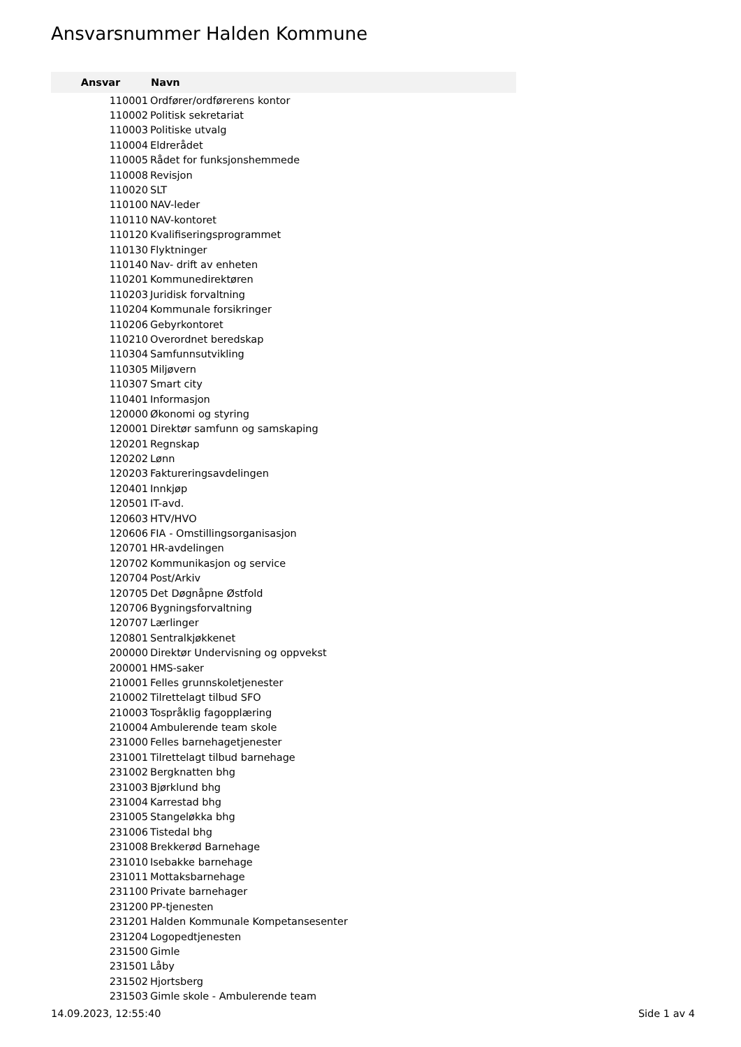Ansvarsnummer Halden Kommune
| Ansvar | Navn |
| --- | --- |
| 110001 | Ordfører/ordførerens kontor |
| 110002 | Politisk sekretariat |
| 110003 | Politiske utvalg |
| 110004 | Eldrerådet |
| 110005 | Rådet for funksjonshemmede |
| 110008 | Revisjon |
| 110020 | SLT |
| 110100 | NAV-leder |
| 110110 | NAV-kontoret |
| 110120 | Kvalifiseringsprogrammet |
| 110130 | Flyktninger |
| 110140 | Nav- drift av enheten |
| 110201 | Kommunedirektøren |
| 110203 | Juridisk forvaltning |
| 110204 | Kommunale forsikringer |
| 110206 | Gebyrkontoret |
| 110210 | Overordnet beredskap |
| 110304 | Samfunnsutvikling |
| 110305 | Miljøvern |
| 110307 | Smart city |
| 110401 | Informasjon |
| 120000 | Økonomi og styring |
| 120001 | Direktør samfunn og samskaping |
| 120201 | Regnskap |
| 120202 | Lønn |
| 120203 | Faktureringsavdelingen |
| 120401 | Innkjøp |
| 120501 | IT-avd. |
| 120603 | HTV/HVO |
| 120606 | FIA - Omstillingsorganisasjon |
| 120701 | HR-avdelingen |
| 120702 | Kommunikasjon og service |
| 120704 | Post/Arkiv |
| 120705 | Det Døgnåpne Østfold |
| 120706 | Bygningsforvaltning |
| 120707 | Lærlinger |
| 120801 | Sentralkjøkkenet |
| 200000 | Direktør Undervisning og oppvekst |
| 200001 | HMS-saker |
| 210001 | Felles grunnskoletjenester |
| 210002 | Tilrettelagt tilbud SFO |
| 210003 | Tospråklig fagopplæring |
| 210004 | Ambulerende team skole |
| 231000 | Felles barnehagetjenester |
| 231001 | Tilrettelagt tilbud barnehage |
| 231002 | Bergknatten bhg |
| 231003 | Bjørklund bhg |
| 231004 | Karrestad bhg |
| 231005 | Stangeløkka bhg |
| 231006 | Tistedal bhg |
| 231008 | Brekkerød Barnehage |
| 231010 | Isebakke barnehage |
| 231011 | Mottaksbarnehage |
| 231100 | Private barnehager |
| 231200 | PP-tjenesten |
| 231201 | Halden Kommunale Kompetansesenter |
| 231204 | Logopedtjenesten |
| 231500 | Gimle |
| 231501 | Låby |
| 231502 | Hjortsberg |
| 231503 | Gimle skole - Ambulerende team |
14.09.2023, 12:55:40 Side 1 av 4